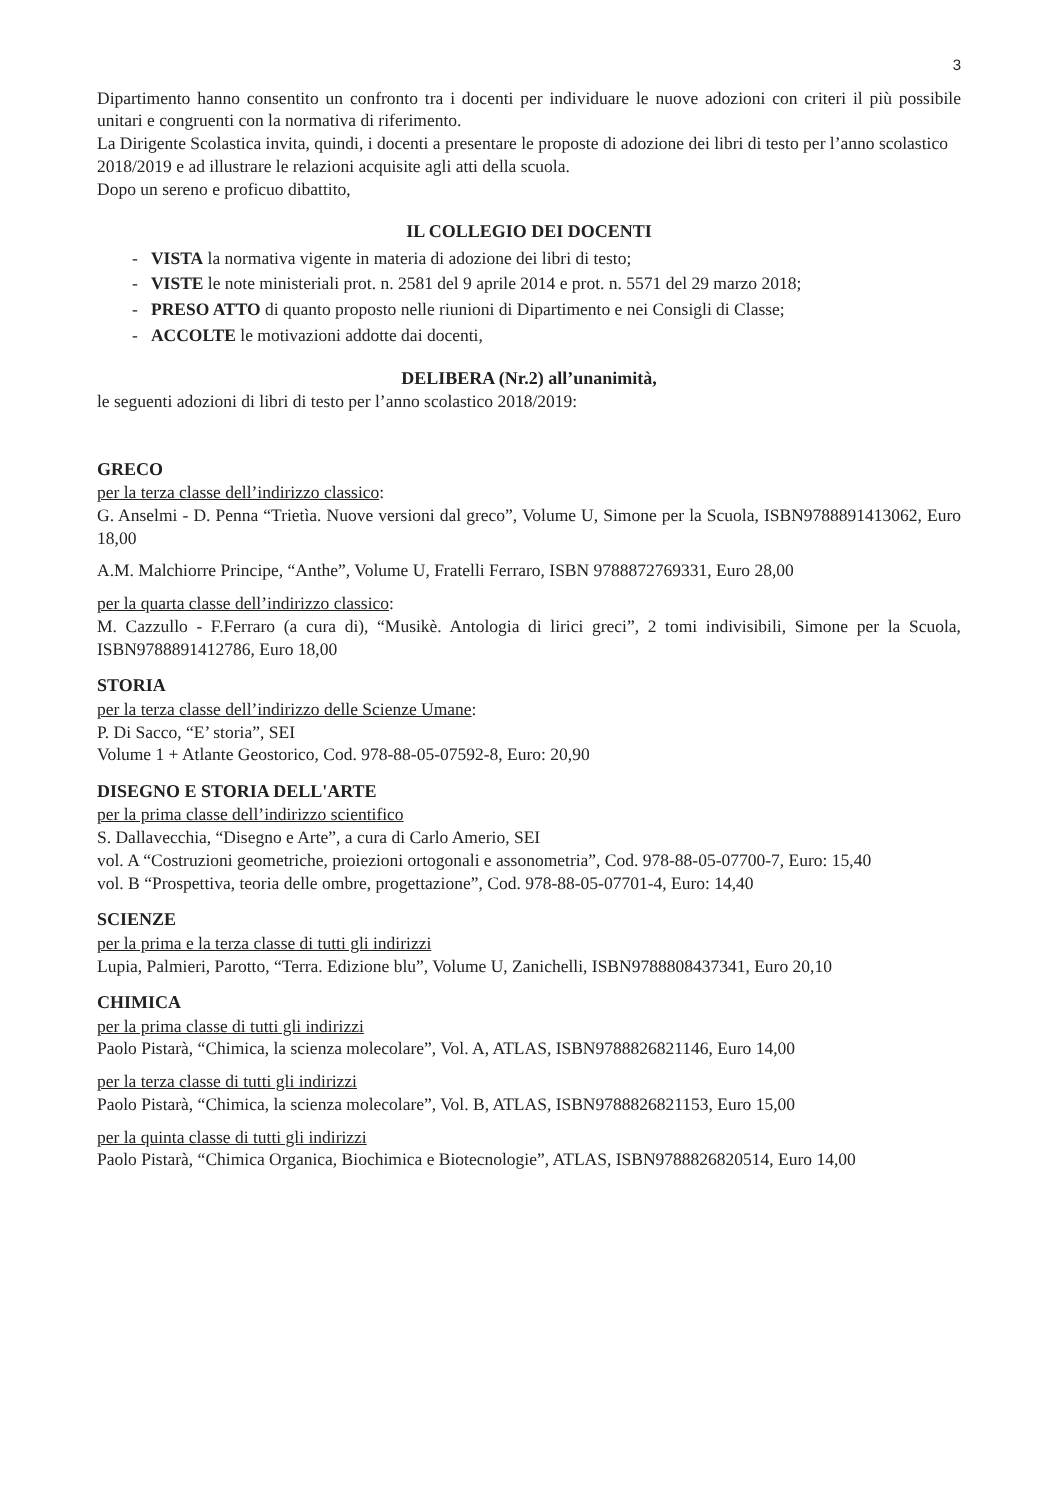3
Dipartimento hanno consentito un confronto tra i docenti per individuare le nuove adozioni con criteri il più possibile unitari e congruenti con la normativa di riferimento.
La Dirigente Scolastica invita, quindi, i docenti a presentare le proposte di adozione dei libri di testo per l’anno scolastico 2018/2019 e ad illustrare le relazioni acquisite agli atti della scuola.
Dopo un sereno e proficuo dibattito,
IL COLLEGIO DEI DOCENTI
- VISTA la normativa vigente in materia di adozione dei libri di testo;
- VISTE le note ministeriali prot. n. 2581 del 9 aprile 2014 e prot. n. 5571 del 29 marzo 2018;
- PRESO ATTO di quanto proposto nelle riunioni di Dipartimento e nei Consigli di Classe;
- ACCOLTE le motivazioni addotte dai docenti,
DELIBERA (Nr.2) all’unanimità,
le seguenti adozioni di libri di testo per l’anno scolastico 2018/2019:
GRECO
per la terza classe dell’indirizzo classico:
G. Anselmi - D. Penna “Trietìa. Nuove versioni dal greco”, Volume U, Simone per la Scuola, ISBN9788891413062, Euro 18,00
A.M. Malchiorre Principe, “Anthe”, Volume U, Fratelli Ferraro, ISBN 9788872769331, Euro 28,00
per la quarta classe dell’indirizzo classico:
M. Cazzullo - F.Ferraro (a cura di), “Musikè. Antologia di lirici greci”, 2 tomi indivisibili, Simone per la Scuola, ISBN9788891412786, Euro 18,00
STORIA
per la terza classe dell’indirizzo delle Scienze Umane:
P. Di Sacco, “E’ storia”, SEI
Volume 1 + Atlante Geostorico, Cod. 978-88-05-07592-8, Euro: 20,90
DISEGNO E STORIA DELL'ARTE
per la prima classe dell’indirizzo scientifico
S. Dallavecchia, “Disegno e Arte”, a cura di Carlo Amerio, SEI
vol. A “Costruzioni geometriche, proiezioni ortogonali e assonometria”, Cod. 978-88-05-07700-7, Euro: 15,40
vol. B “Prospettiva, teoria delle ombre, progettazione”, Cod. 978-88-05-07701-4, Euro: 14,40
SCIENZE
per la prima e la terza classe di tutti gli indirizzi
Lupia, Palmieri, Parotto, “Terra. Edizione blu”, Volume U, Zanichelli, ISBN9788808437341, Euro 20,10
CHIMICA
per la prima classe di tutti gli indirizzi
Paolo Pistarà, “Chimica, la scienza molecolare”, Vol. A, ATLAS, ISBN9788826821146, Euro 14,00
per la terza classe di tutti gli indirizzi
Paolo Pistarà, “Chimica, la scienza molecolare”, Vol. B, ATLAS, ISBN9788826821153, Euro 15,00
per la quinta classe di tutti gli indirizzi
Paolo Pistarà, “Chimica Organica, Biochimica e Biotecnologie”, ATLAS, ISBN9788826820514, Euro 14,00